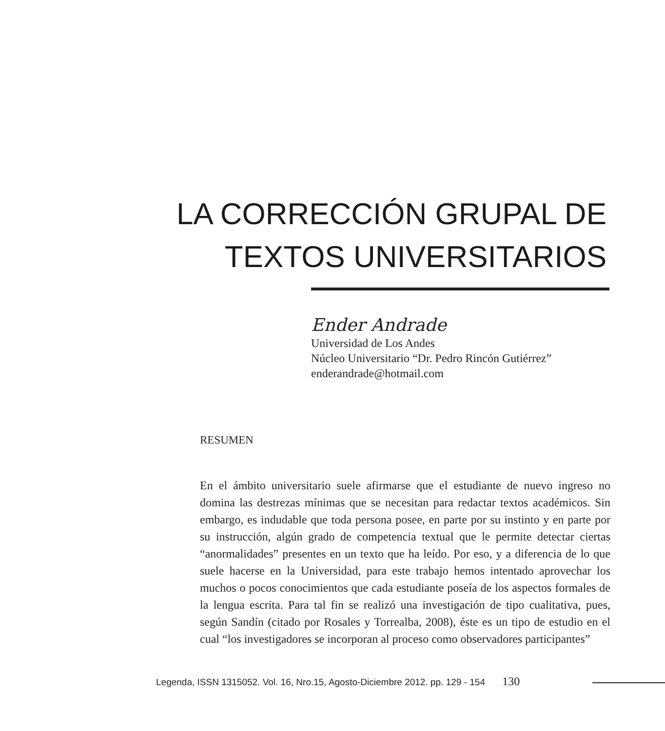LA CORRECCIÓN GRUPAL DE
TEXTOS UNIVERSITARIOS
Ender Andrade
Universidad de Los Andes
Núcleo Universitario “Dr. Pedro Rincón Gutiérrez”
enderandrade@hotmail.com
RESUMEN
En el ámbito universitario suele afirmarse que el estudiante de nuevo ingreso no domina las destrezas mínimas que se necesitan para redactar textos académicos. Sin embargo, es indudable que toda persona posee, en parte por su instinto y en parte por su instrucción, algún grado de competencia textual que le permite detectar ciertas “anormalidades” presentes en un texto que ha leído. Por eso, y a diferencia de lo que suele hacerse en la Universidad, para este trabajo hemos intentado aprovechar los muchos o pocos conocimientos que cada estudiante poseía de los aspectos formales de la lengua escrita. Para tal fin se realizó una investigación de tipo cualitativa, pues, según Sandín (citado por Rosales y Torrealba, 2008), éste es un tipo de estudio en el cual “los investigadores se incorporan al proceso como observadores participantes”
Legenda, ISSN 1315052. Vol. 16, Nro.15, Agosto-Diciembre 2012. pp. 129 - 154 130